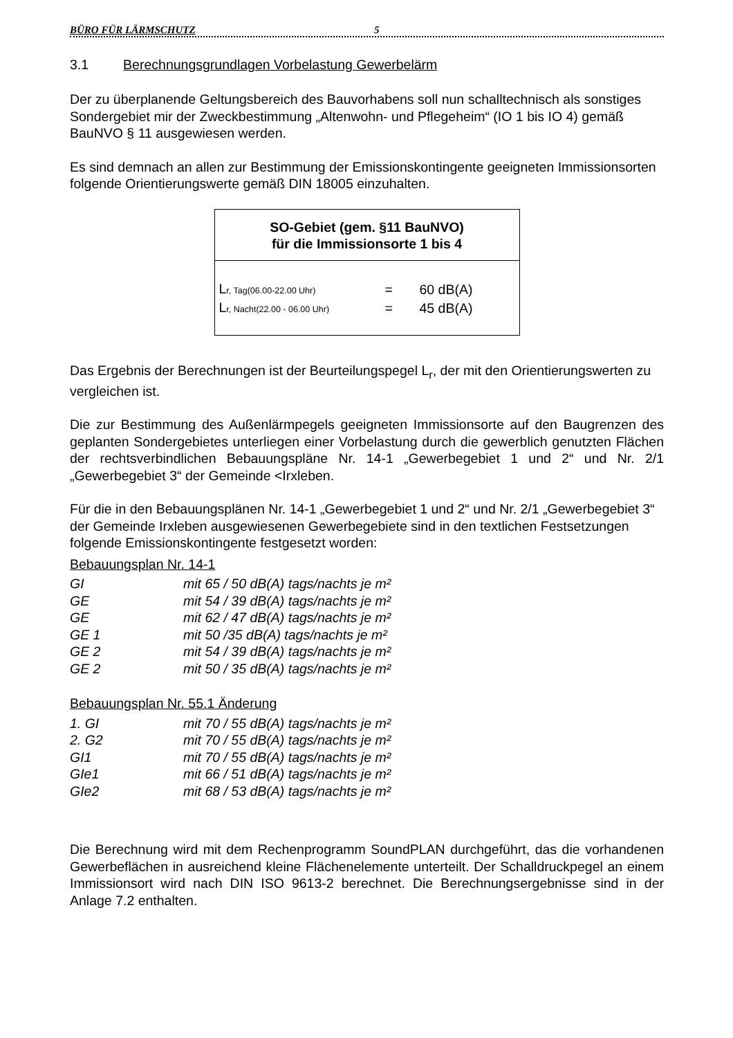BÜRO FÜR LÄRMSCHUTZ 5
3.1 Berechnungsgrundlagen Vorbelastung Gewerbelärm
Der zu überplanende Geltungsbereich des Bauvorhabens soll nun schalltechnisch als sonstiges Sondergebiet mir der Zweckbestimmung „Altenwohn- und Pflegeheim“ (IO 1 bis IO 4) gemäß BauNVO § 11 ausgewiesen werden.
Es sind demnach an allen zur Bestimmung der Emissionskontingente geeigneten Immissionsorten folgende Orientierungswerte gemäß DIN 18005 einzuhalten.
SO-Gebiet (gem. §11 BauNVO)
für die Immissionsorte 1 bis 4
| L r, Tag(06.00-22.00 Uhr) | = | 60 dB(A) |
| L r, Nacht(22.00 - 06.00 Uhr) | = | 45 dB(A) |
Das Ergebnis der Berechnungen ist der Beurteilungspegel L<sub>r</sub>, der mit den Orientierungswerten zu vergleichen ist.
Die zur Bestimmung des Außenlärmpegels geeigneten Immissionsorte auf den Baugrenzen des geplanten Sondergebietes unterliegen einer Vorbelastung durch die gewerblich genutzten Flächen der rechtsverbindlichen Bebauungspläne Nr. 14-1 „Gewerbegebiet 1 und 2“ und Nr. 2/1 „Gewerbegebiet 3“ der Gemeinde <Irxleben.
Für die in den Bebauungsplänen Nr. 14-1 „Gewerbegebiet 1 und 2“ und Nr. 2/1 „Gewerbegebiet 3“ der Gemeinde Irxleben ausgewiesenen Gewerbegebiete sind in den textlichen Festsetzungen folgende Emissionskontingente festgesetzt worden:
Bebauungsplan Nr. 14-1
| GI | mit 65 / 50 dB(A) tags/nachts je m² |
| GE | mit 54 / 39 dB(A) tags/nachts je m² |
| GE | mit 62 / 47 dB(A) tags/nachts je m² |
| GE 1 | mit 50 /35 dB(A) tags/nachts je m² |
| GE 2 | mit 54 / 39 dB(A) tags/nachts je m² |
| GE 2 | mit 50 / 35 dB(A) tags/nachts je m² |
Bebauungsplan Nr. 55.1 Änderung
| 1. GI | mit 70 / 55 dB(A) tags/nachts je m² |
| 2. G2 | mit 70 / 55 dB(A) tags/nachts je m² |
| GI1 | mit 70 / 55 dB(A) tags/nachts je m² |
| GIe1 | mit 66 / 51 dB(A) tags/nachts je m² |
| GIe2 | mit 68 / 53 dB(A) tags/nachts je m² |
Die Berechnung wird mit dem Rechenprogramm SoundPLAN durchgeführt, das die vorhandenen Gewerbeflächen in ausreichend kleine Flächenelemente unterteilt. Der Schalldruckpegel an einem Immissionsort wird nach DIN ISO 9613-2 berechnet. Die Berechnungsergebnisse sind in der Anlage 7.2 enthalten.